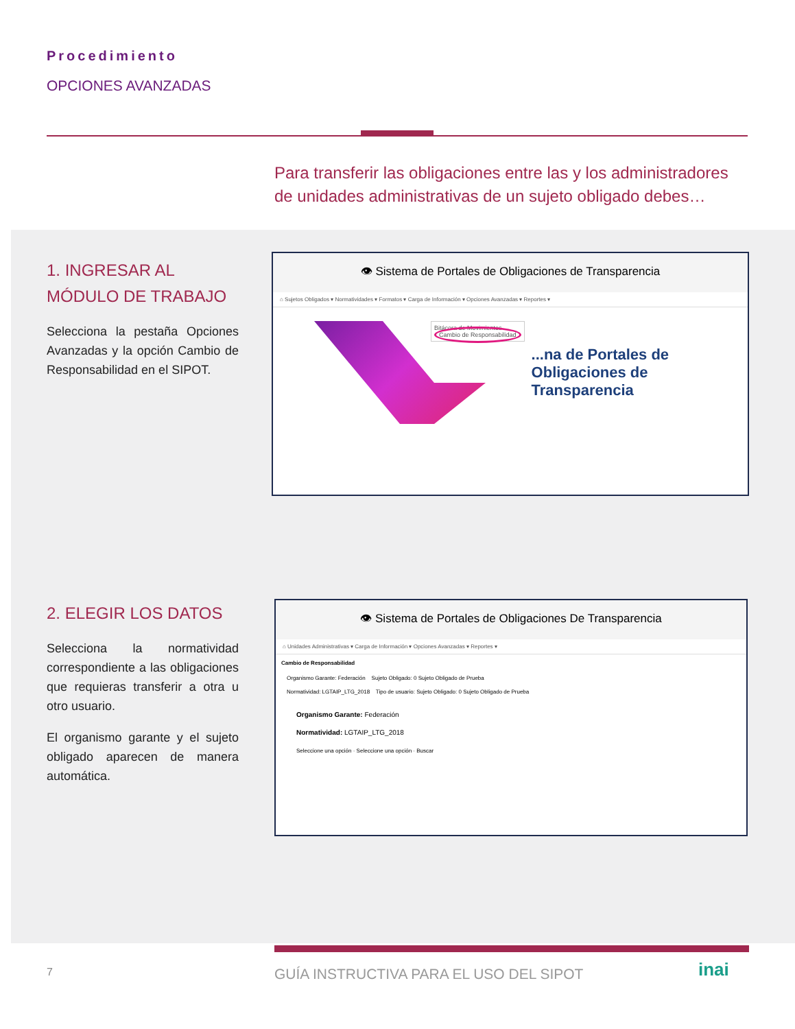Procedimiento
OPCIONES AVANZADAS
Para transferir las obligaciones entre las y los administradores de unidades administrativas de un sujeto obligado debes…
1. INGRESAR AL MÓDULO DE TRABAJO
Selecciona la pestaña Opciones Avanzadas y la opción Cambio de Responsabilidad en el SIPOT.
👁 Sistema de Portales de Obligaciones de Transparencia
⌂ Sujetos Obligados ▾ Normatividades ▾ Formatos ▾ Carga de Información ▾ Opciones Avanzadas ▾ Reportes ▾
Bitácora de Movimientos
Cambio de Responsabilidad
...na de Portales de
Obligaciones de
Transparencia
2. ELEGIR LOS DATOS
Selecciona la normatividad correspondiente a las obligaciones que requieras transferir a otra u otro usuario.
El organismo garante y el sujeto obligado aparecen de manera automática.
👁 Sistema de Portales de Obligaciones De Transparencia
⌂ Unidades Administrativas ▾ Carga de Información ▾ Opciones Avanzadas ▾ Reportes ▾
Cambio de Responsabilidad
Organismo Garante: Federación Sujeto Obligado: 0 Sujeto Obligado de Prueba
Normatividad: LGTAIP_LTG_2018 Tipo de usuario: Sujeto Obligado: 0 Sujeto Obligado de Prueba
Organismo Garante: Federación
Normatividad: LGTAIP_LTG_2018
Seleccione una opción · Seleccione una opción · Buscar
7
GUÍA INSTRUCTIVA PARA EL USO DEL SIPOT
inai